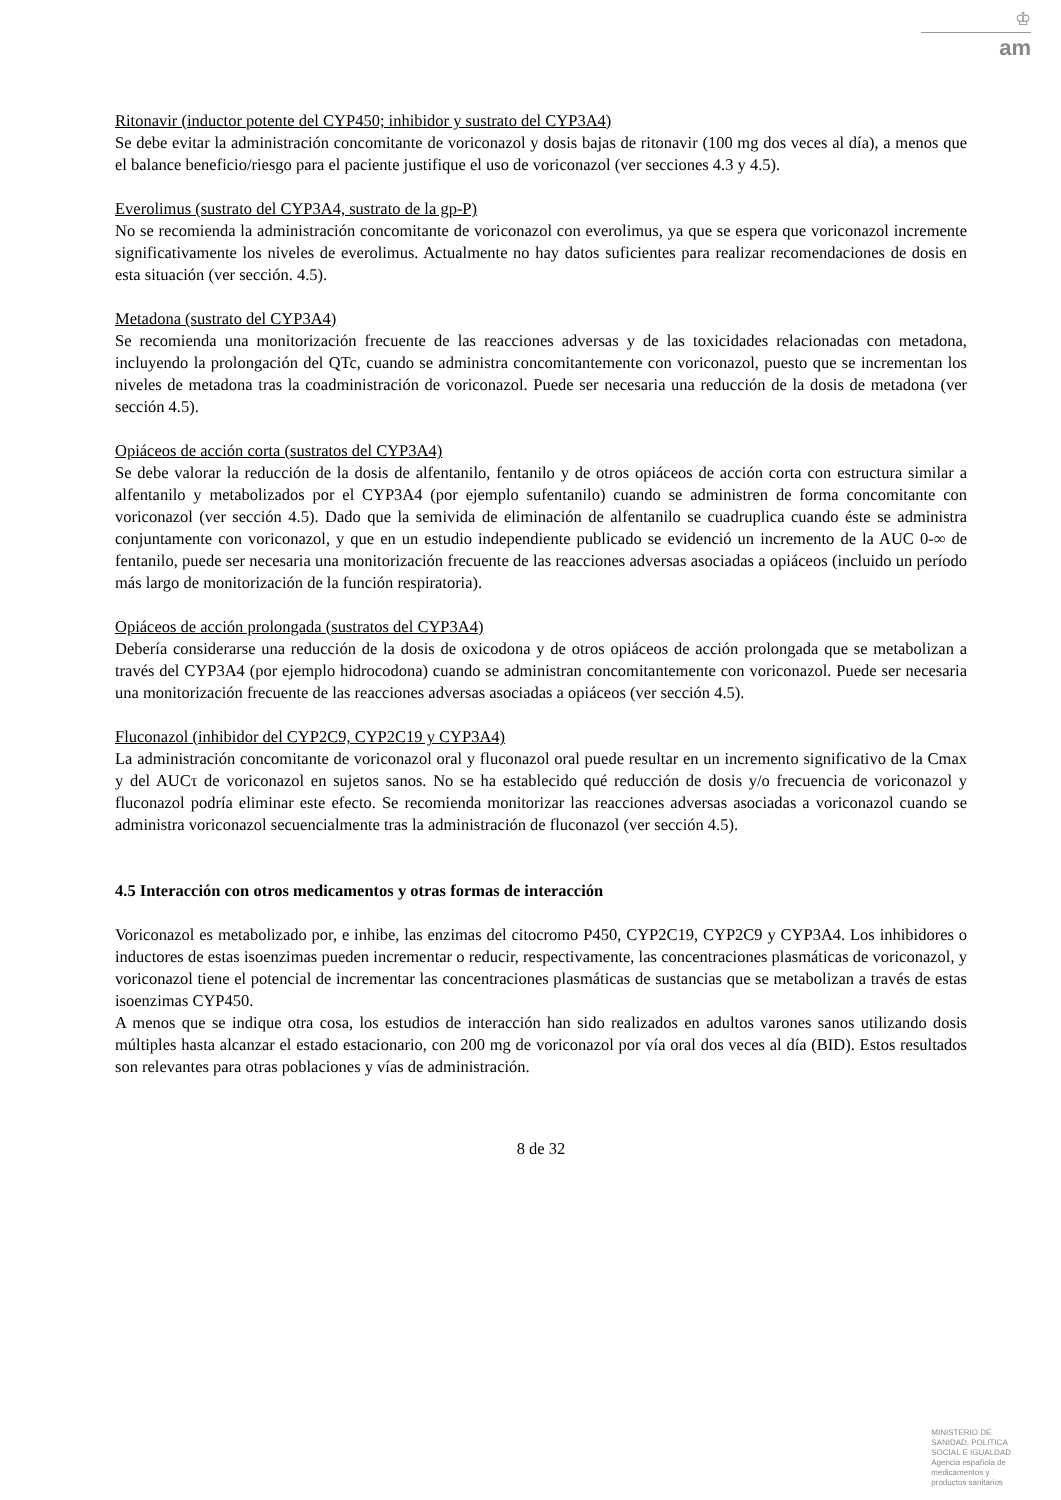♔
am
Ritonavir (inductor potente del CYP450; inhibidor y sustrato del CYP3A4)
Se debe evitar la administración concomitante de voriconazol y dosis bajas de ritonavir (100 mg dos veces al día), a menos que el balance beneficio/riesgo para el paciente justifique el uso de voriconazol (ver secciones 4.3 y 4.5).
Everolimus (sustrato del CYP3A4, sustrato de la gp-P)
No se recomienda la administración concomitante de voriconazol con everolimus, ya que se espera que voriconazol incremente significativamente los niveles de everolimus. Actualmente no hay datos suficientes para realizar recomendaciones de dosis en esta situación (ver sección. 4.5).
Metadona (sustrato del CYP3A4)
Se recomienda una monitorización frecuente de las reacciones adversas y de las toxicidades relacionadas con metadona, incluyendo la prolongación del QTc, cuando se administra concomitantemente con voriconazol, puesto que se incrementan los niveles de metadona tras la coadministración de voriconazol. Puede ser necesaria una reducción de la dosis de metadona (ver sección 4.5).
Opiáceos de acción corta (sustratos del CYP3A4)
Se debe valorar la reducción de la dosis de alfentanilo, fentanilo y de otros opiáceos de acción corta con estructura similar a alfentanilo y metabolizados por el CYP3A4 (por ejemplo sufentanilo) cuando se administren de forma concomitante con voriconazol (ver sección 4.5). Dado que la semivida de eliminación de alfentanilo se cuadruplica cuando éste se administra conjuntamente con voriconazol, y que en un estudio independiente publicado se evidenció un incremento de la AUC 0-∞ de fentanilo, puede ser necesaria una monitorización frecuente de las reacciones adversas asociadas a opiáceos (incluido un período más largo de monitorización de la función respiratoria).
Opiáceos de acción prolongada (sustratos del CYP3A4)
Debería considerarse una reducción de la dosis de oxicodona y de otros opiáceos de acción prolongada que se metabolizan a través del CYP3A4 (por ejemplo hidrocodona) cuando se administran concomitantemente con voriconazol. Puede ser necesaria una monitorización frecuente de las reacciones adversas asociadas a opiáceos (ver sección 4.5).
Fluconazol (inhibidor del CYP2C9, CYP2C19 y CYP3A4)
La administración concomitante de voriconazol oral y fluconazol oral puede resultar en un incremento significativo de la Cmax y del AUCτ de voriconazol en sujetos sanos. No se ha establecido qué reducción de dosis y/o frecuencia de voriconazol y fluconazol podría eliminar este efecto. Se recomienda monitorizar las reacciones adversas asociadas a voriconazol cuando se administra voriconazol secuencialmente tras la administración de fluconazol (ver sección 4.5).
4.5 Interacción con otros medicamentos y otras formas de interacción
Voriconazol es metabolizado por, e inhibe, las enzimas del citocromo P450, CYP2C19, CYP2C9 y CYP3A4. Los inhibidores o inductores de estas isoenzimas pueden incrementar o reducir, respectivamente, las concentraciones plasmáticas de voriconazol, y voriconazol tiene el potencial de incrementar las concentraciones plasmáticas de sustancias que se metabolizan a través de estas isoenzimas CYP450.
A menos que se indique otra cosa, los estudios de interacción han sido realizados en adultos varones sanos utilizando dosis múltiples hasta alcanzar el estado estacionario, con 200 mg de voriconazol por vía oral dos veces al día (BID). Estos resultados son relevantes para otras poblaciones y vías de administración.
8 de 32
MINISTERIO DE
SANIDAD, POLITICA
SOCIAL E IGUALDAD
Agencia española de
medicamentos y
productos sanitarios